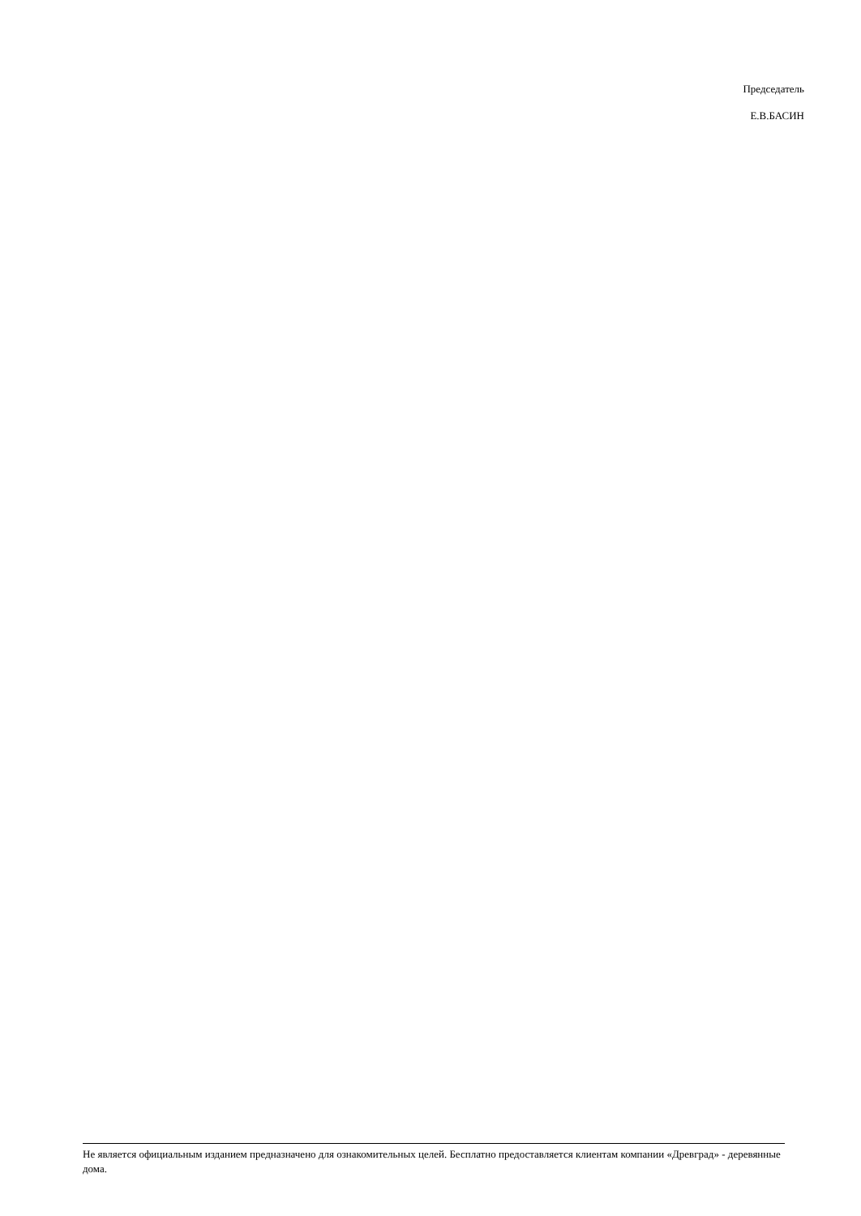Председатель
Е.В.БАСИН
Не является официальным изданием предназначено для ознакомительных целей. Бесплатно предоставляется клиентам компании «Древград» - деревянные дома.